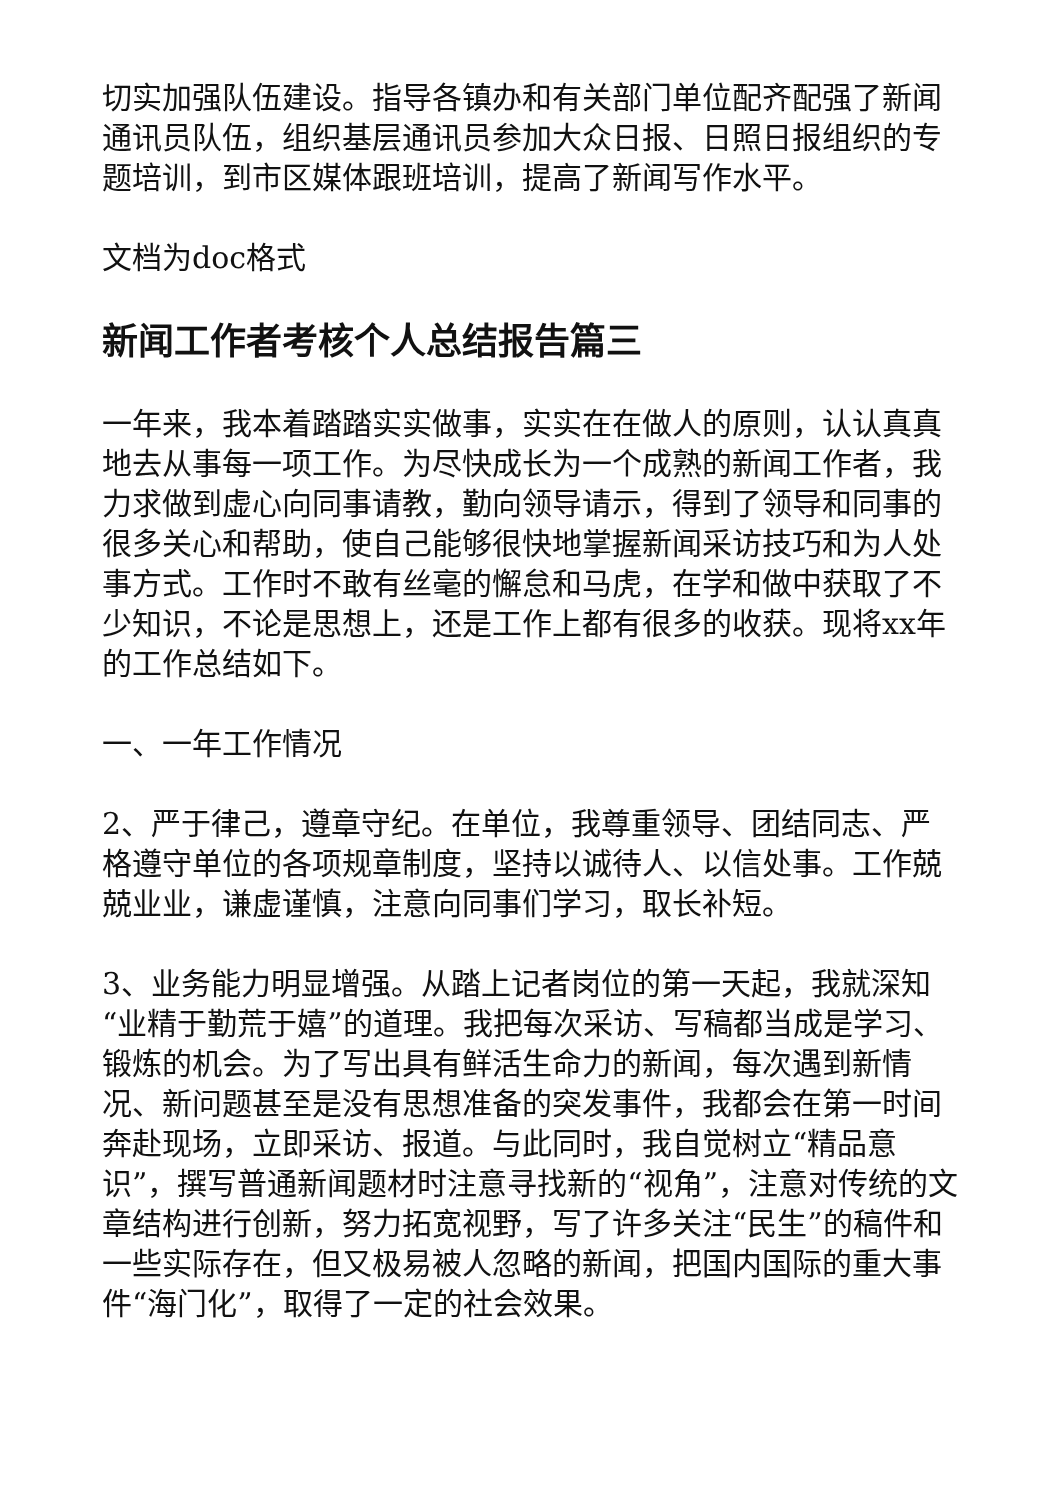切实加强队伍建设。指导各镇办和有关部门单位配齐配强了新闻通讯员队伍，组织基层通讯员参加大众日报、日照日报组织的专题培训，到市区媒体跟班培训，提高了新闻写作水平。
文档为doc格式
新闻工作者考核个人总结报告篇三
一年来，我本着踏踏实实做事，实实在在做人的原则，认认真真地去从事每一项工作。为尽快成长为一个成熟的新闻工作者，我力求做到虚心向同事请教，勤向领导请示，得到了领导和同事的很多关心和帮助，使自己能够很快地掌握新闻采访技巧和为人处事方式。工作时不敢有丝毫的懈怠和马虎，在学和做中获取了不少知识，不论是思想上，还是工作上都有很多的收获。现将xx年的工作总结如下。
一、一年工作情况
2、严于律己，遵章守纪。在单位，我尊重领导、团结同志、严格遵守单位的各项规章制度，坚持以诚待人、以信处事。工作兢兢业业，谦虚谨慎，注意向同事们学习，取长补短。
3、业务能力明显增强。从踏上记者岗位的第一天起，我就深知“业精于勤荒于嬉”的道理。我把每次采访、写稿都当成是学习、锻炼的机会。为了写出具有鲜活生命力的新闻，每次遇到新情况、新问题甚至是没有思想准备的突发事件，我都会在第一时间奔赴现场，立即采访、报道。与此同时，我自觉树立“精品意识”，撰写普通新闻题材时注意寻找新的“视角”，注意对传统的文章结构进行创新，努力拓宽视野，写了许多关注“民生”的稿件和一些实际存在，但又极易被人忽略的新闻，把国内国际的重大事件“海门化”，取得了一定的社会效果。